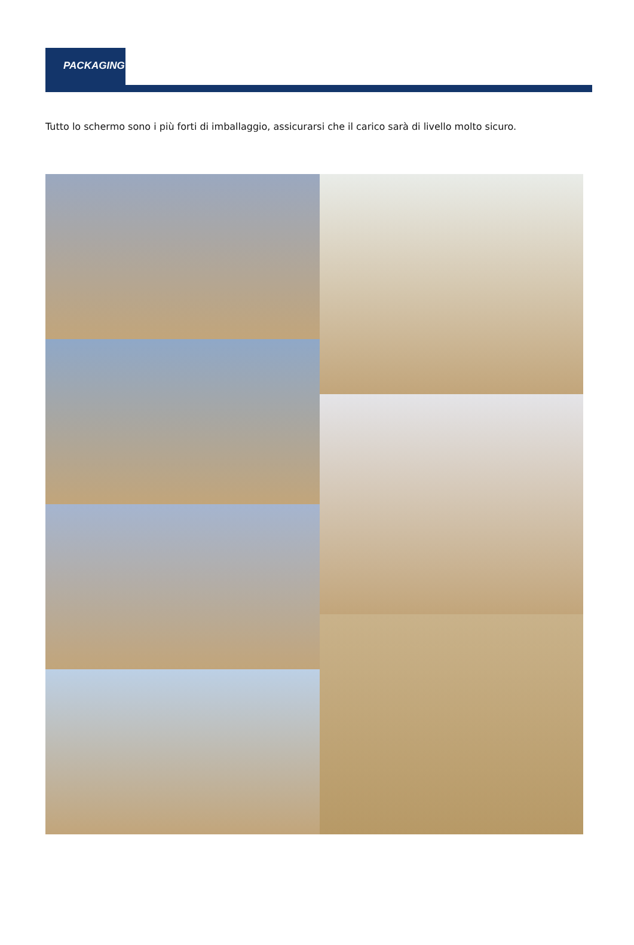PACKAGING
Tutto lo schermo sono i più forti di imballaggio, assicurarsi che il carico sarà di livello molto sicuro.